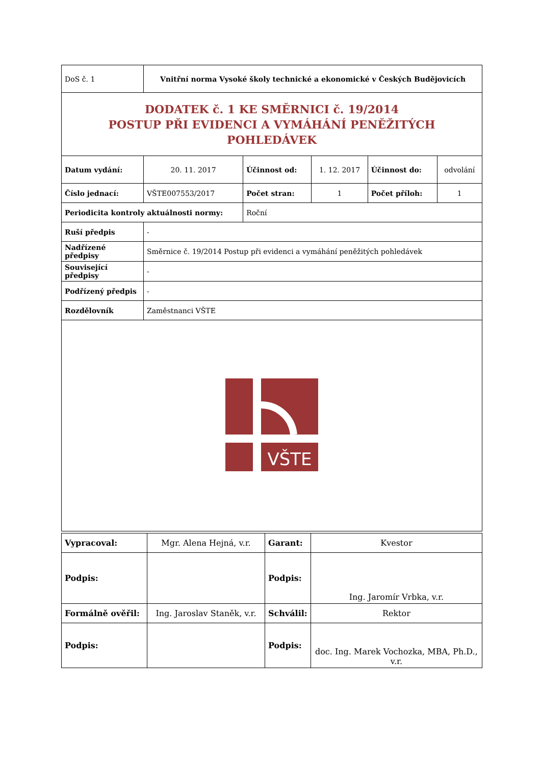| DoS č. 1 | Vnitřní norma Vysoké školy technické a ekonomické v Českých Budějovicích | | | | |
| DODATEK č. 1 KE SMĚRNICI č. 19/2014 POSTUP PŘI EVIDENCI A VYMÁHÁNÍ PENĚŽITÝCH POHLEDÁVEK | | | | | |
| Datum vydání: | 20. 11. 2017 | Účinnost od: | 1. 12. 2017 | Účinnost do: | odvolání |
| Číslo jednací: | VŠTE007553/2017 | Počet stran: | 1 | Počet příloh: | 1 |
| Periodicita kontroly aktuálnosti normy: | | Roční | | | |
| Ruší předpis | - | | | | |
| Nadřízené předpisy | Směrnice č. 19/2014 Postup při evidenci a vymáhání peněžitých pohledávek | | | | |
| Související předpisy | - | | | | |
| Podřízený předpis | - | | | | |
| Rozdělovník | Zaměstnanci VŠTE | | | | |
| VŠTE | | | | | |
| Vypracoval: | Mgr. Alena Hejná, v.r. | Garant: | Kvestor |
| Podpis: | | Podpis: | Ing. Jaromír Vrbka, v.r. |
| Formálně ověřil: | Ing. Jaroslav Staněk, v.r. | Schválil: | Rektor |
| Podpis: | | Podpis: | doc. Ing. Marek Vochozka, MBA, Ph.D., v.r. |